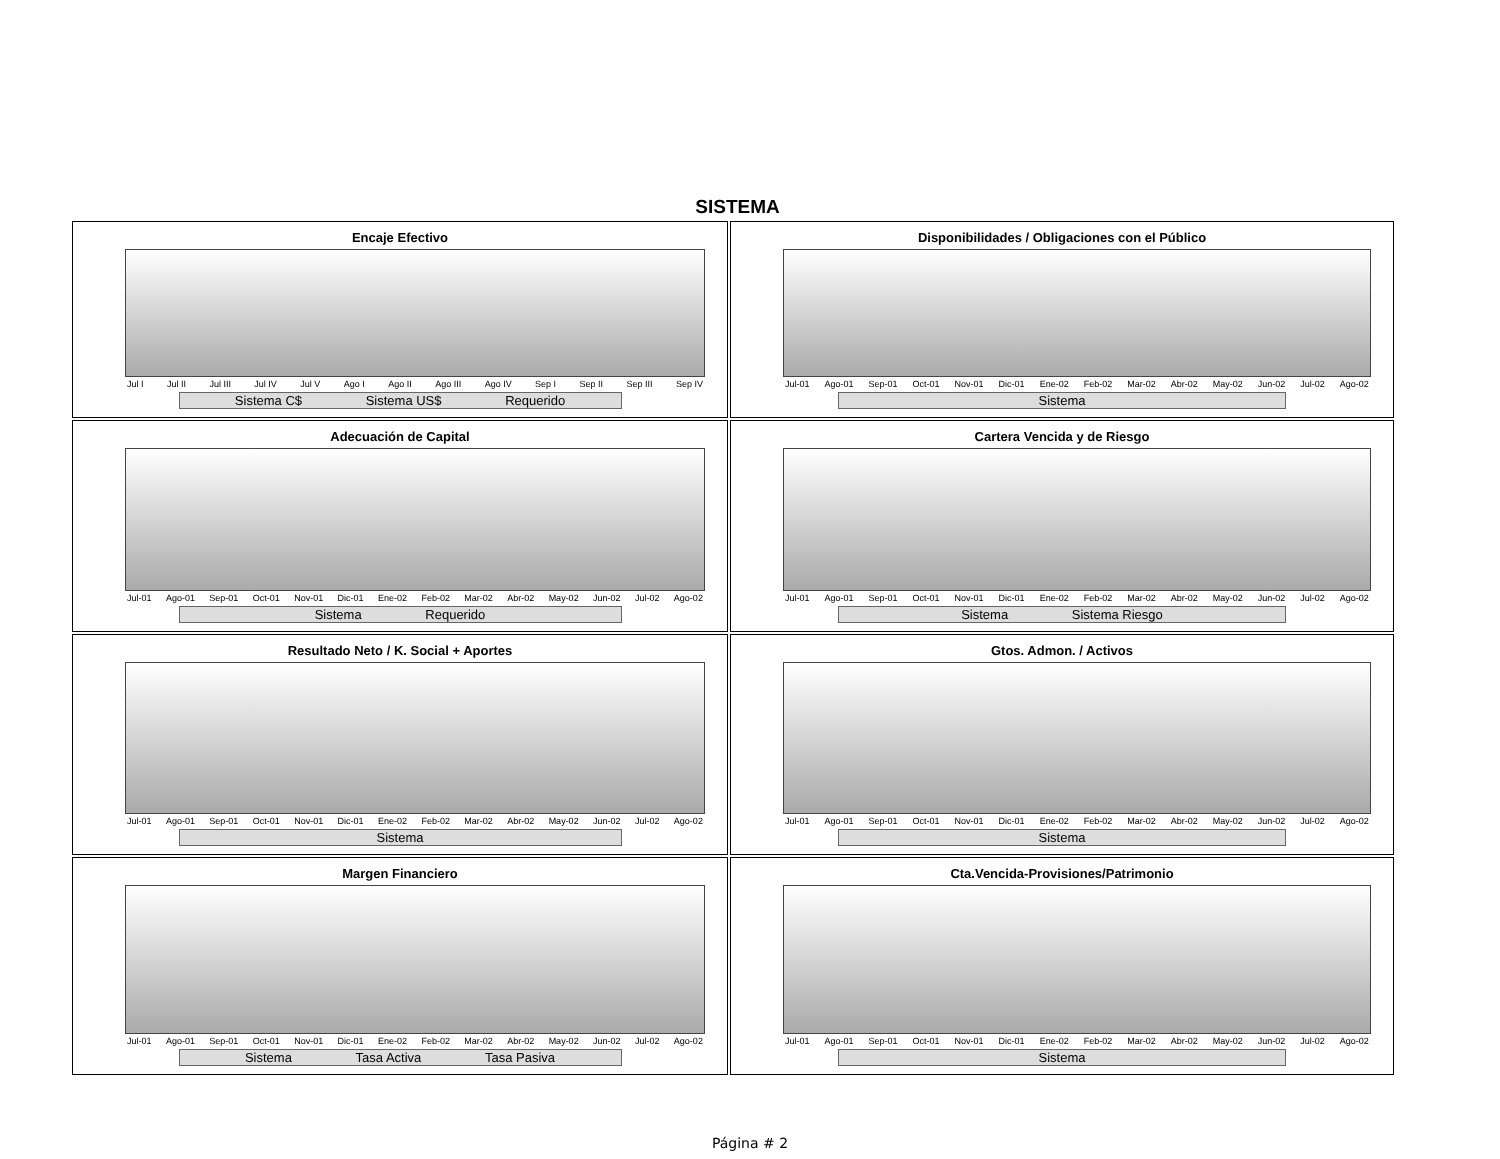SISTEMA
Encaje Efectivo
Jul I Jul II Jul III Jul IV Jul V Ago I Ago II Ago III Ago IV Sep I Sep II Sep III Sep IV
Sistema C$ Sistema US$ Requerido
Disponibilidades / Obligaciones con el Público
Jul-01 Ago-01 Sep-01 Oct-01 Nov-01 Dic-01 Ene-02 Feb-02 Mar-02 Abr-02 May-02 Jun-02 Jul-02 Ago-02
Sistema
Adecuación de Capital
Jul-01 Ago-01 Sep-01 Oct-01 Nov-01 Dic-01 Ene-02 Feb-02 Mar-02 Abr-02 May-02 Jun-02 Jul-02 Ago-02
Sistema Requerido
Cartera Vencida y de Riesgo
Jul-01 Ago-01 Sep-01 Oct-01 Nov-01 Dic-01 Ene-02 Feb-02 Mar-02 Abr-02 May-02 Jun-02 Jul-02 Ago-02
Sistema Sistema Riesgo
Resultado Neto / K. Social + Aportes
Jul-01 Ago-01 Sep-01 Oct-01 Nov-01 Dic-01 Ene-02 Feb-02 Mar-02 Abr-02 May-02 Jun-02 Jul-02 Ago-02
Sistema
Gtos. Admon. / Activos
Jul-01 Ago-01 Sep-01 Oct-01 Nov-01 Dic-01 Ene-02 Feb-02 Mar-02 Abr-02 May-02 Jun-02 Jul-02 Ago-02
Sistema
Margen Financiero
Jul-01 Ago-01 Sep-01 Oct-01 Nov-01 Dic-01 Ene-02 Feb-02 Mar-02 Abr-02 May-02 Jun-02 Jul-02 Ago-02
Sistema Tasa Activa Tasa Pasiva
Cta.Vencida-Provisiones/Patrimonio
Jul-01 Ago-01 Sep-01 Oct-01 Nov-01 Dic-01 Ene-02 Feb-02 Mar-02 Abr-02 May-02 Jun-02 Jul-02 Ago-02
Sistema
Página # 2